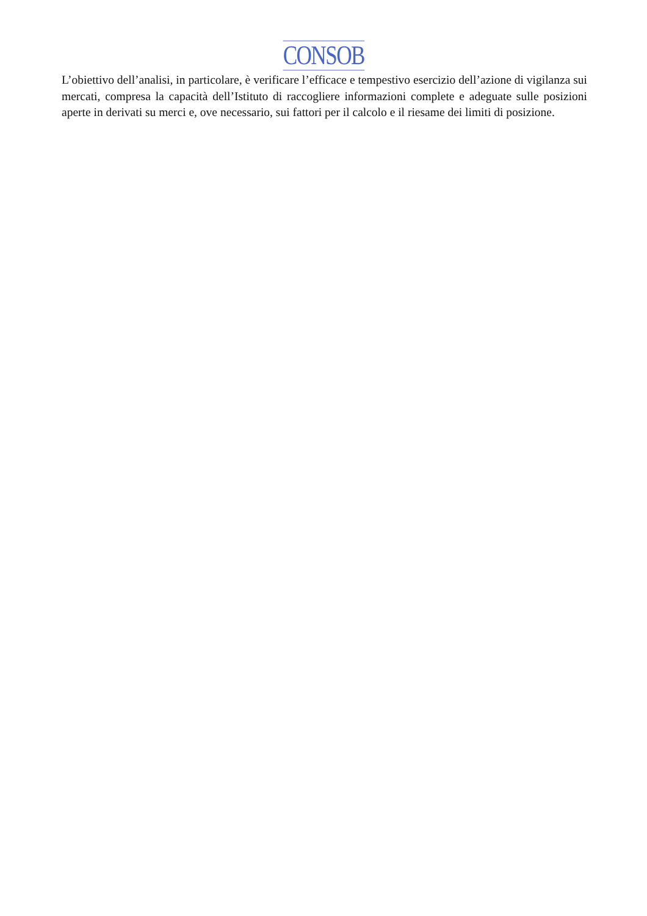CONSOB
L’obiettivo dell’analisi, in particolare, è verificare l’efficace e tempestivo esercizio dell’azione di vigilanza sui mercati, compresa la capacità dell’Istituto di raccogliere informazioni complete e adeguate sulle posizioni aperte in derivati su merci e, ove necessario, sui fattori per il calcolo e il riesame dei limiti di posizione.